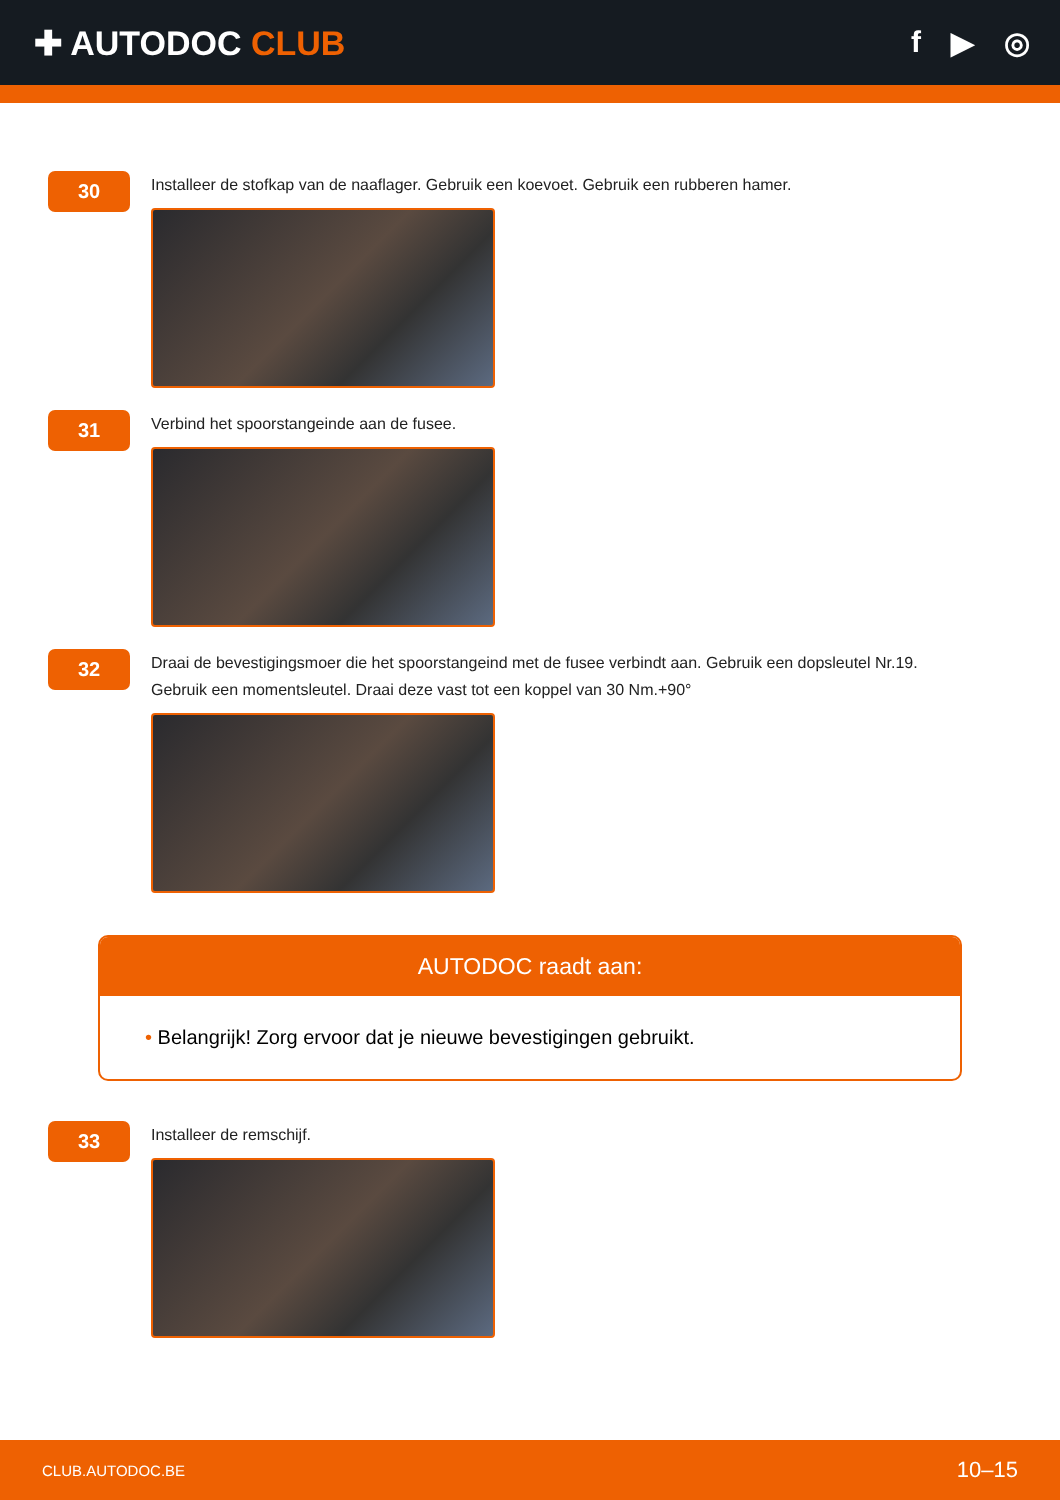✚ AUTODOC CLUB f ▶ ◎
30
Installeer de stofkap van de naaflager. Gebruik een koevoet. Gebruik een rubberen hamer.
31
Verbind het spoorstangeinde aan de fusee.
32
Draai de bevestigingsmoer die het spoorstangeind met de fusee verbindt aan. Gebruik een dopsleutel Nr.19.
Gebruik een momentsleutel. Draai deze vast tot een koppel van 30 Nm.+90°
AUTODOC raadt aan:
• Belangrijk! Zorg ervoor dat je nieuwe bevestigingen gebruikt.
33
Installeer de remschijf.
CLUB.AUTODOC.BE 10–15